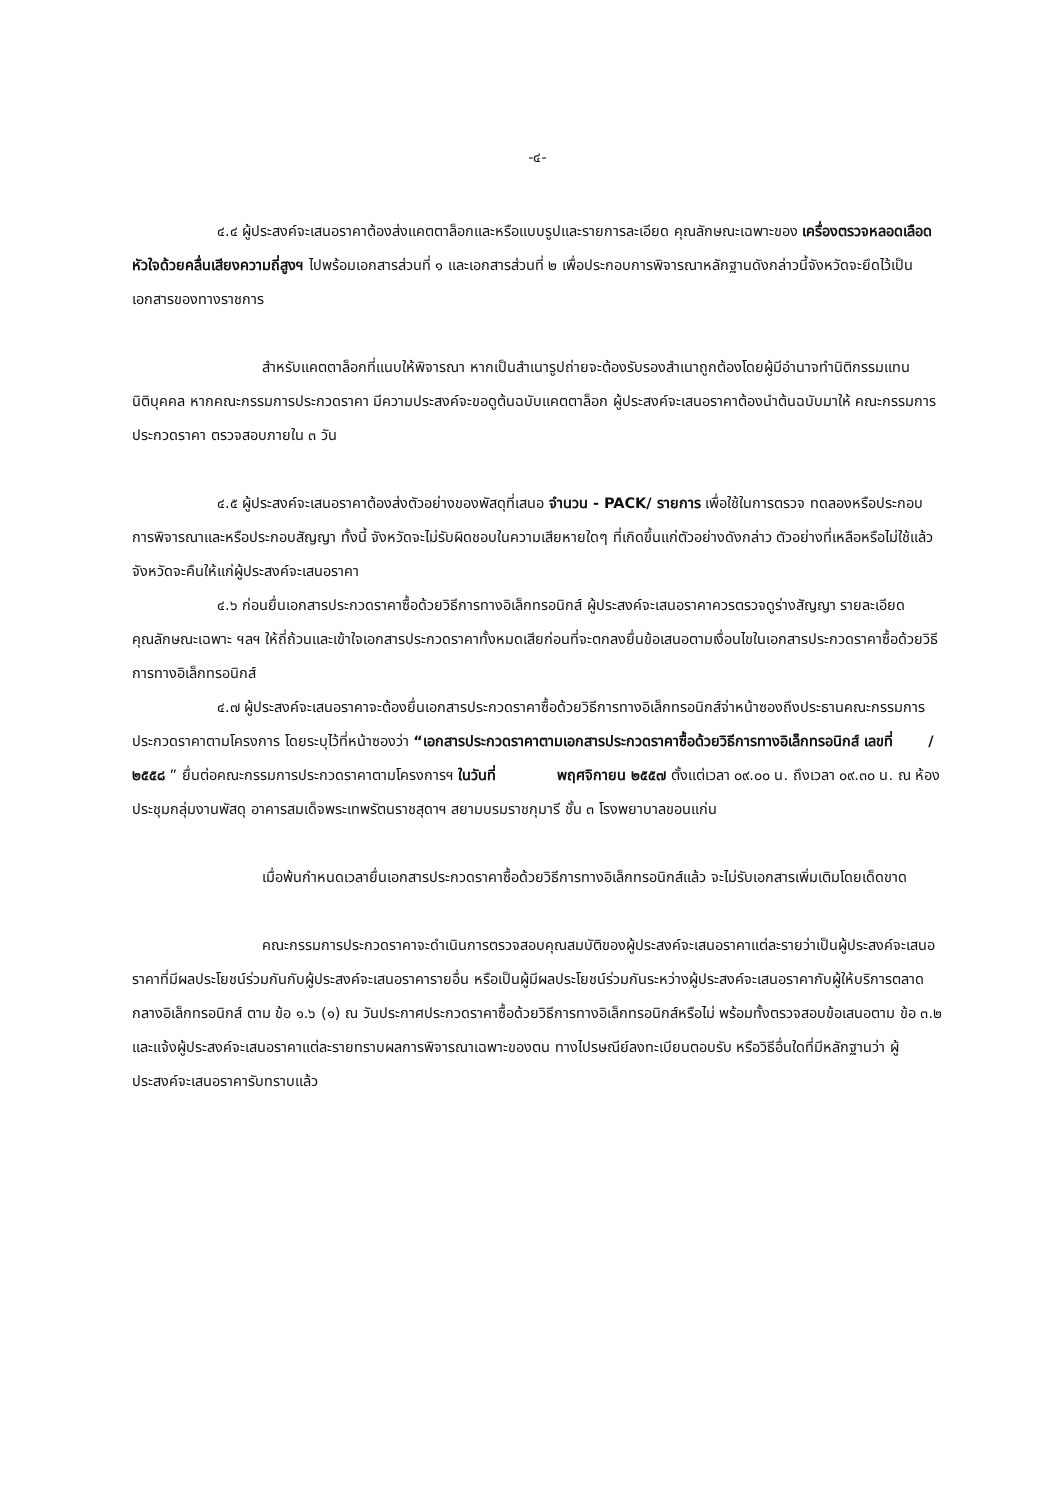-๔-
๔.๔ ผู้ประสงค์จะเสนอราคาต้องส่งแคตตาล็อกและหรือแบบรูปและรายการละเอียด คุณลักษณะเฉพาะของ เครื่องตรวจหลอดเลือดหัวใจด้วยคลื่นเสียงความถี่สูงฯ ไปพร้อมเอกสารส่วนที่ ๑ และเอกสารส่วนที่ ๒ เพื่อประกอบการพิจารณาหลักฐานดังกล่าวนี้จังหวัดจะยึดไว้เป็นเอกสารของทางราชการ
สำหรับแคตตาล็อกที่แนบให้พิจารณา หากเป็นสำเนารูปถ่ายจะต้องรับรองสำเนาถูกต้องโดยผู้มีอำนาจทำนิติกรรมแทนนิติบุคคล หากคณะกรรมการประกวดราคา มีความประสงค์จะขอดูต้นฉบับแคตตาล็อก ผู้ประสงค์จะเสนอราคาต้องนำต้นฉบับมาให้ คณะกรรมการประกวดราคา ตรวจสอบภายใน ๓ วัน
๔.๕ ผู้ประสงค์จะเสนอราคาต้องส่งตัวอย่างของพัสดุที่เสนอ จำนวน - PACK/ รายการ เพื่อใช้ในการตรวจ ทดลองหรือประกอบการพิจารณาและหรือประกอบสัญญา ทั้งนี้ จังหวัดจะไม่รับผิดชอบในความเสียหายใดๆ ที่เกิดขึ้นแก่ตัวอย่างดังกล่าว ตัวอย่างที่เหลือหรือไม่ใช้แล้ว จังหวัดจะคืนให้แก่ผู้ประสงค์จะเสนอราคา
๔.๖ ก่อนยื่นเอกสารประกวดราคาซื้อด้วยวิธีการทางอิเล็กทรอนิกส์ ผู้ประสงค์จะเสนอราคาควรตรวจดูร่างสัญญา รายละเอียดคุณลักษณะเฉพาะ ฯลฯ ให้ถี่ถ้วนและเข้าใจเอกสารประกวดราคาทั้งหมดเสียก่อนที่จะตกลงยื่นข้อเสนอตามเงื่อนไขในเอกสารประกวดราคาซื้อด้วยวิธีการทางอิเล็กทรอนิกส์
๔.๗ ผู้ประสงค์จะเสนอราคาจะต้องยื่นเอกสารประกวดราคาซื้อด้วยวิธีการทางอิเล็กทรอนิกส์จ่าหน้าซองถึงประธานคณะกรรมการประกวดราคาตามโครงการ โดยระบุไว้ที่หน้าซองว่า “เอกสารประกวดราคาตามเอกสารประกวดราคาซื้อด้วยวิธีการทางอิเล็กทรอนิกส์ เลขที่ /๒๕๕๘ ” ยื่นต่อคณะกรรมการประกวดราคาตามโครงการฯ ในวันที่ พฤศจิกายน ๒๕๕๗ ตั้งแต่เวลา ๐๙.๐๐ น. ถึงเวลา ๐๙.๓๐ น. ณ ห้องประชุมกลุ่มงานพัสดุ อาคารสมเด็จพระเทพรัตนราชสุดาฯ สยามบรมราชกุมารี ชั้น ๓ โรงพยาบาลขอนแก่น
เมื่อพ้นกำหนดเวลายื่นเอกสารประกวดราคาซื้อด้วยวิธีการทางอิเล็กทรอนิกส์แล้ว จะไม่รับเอกสารเพิ่มเติมโดยเด็ดขาด
คณะกรรมการประกวดราคาจะดำเนินการตรวจสอบคุณสมบัติของผู้ประสงค์จะเสนอราคาแต่ละรายว่าเป็นผู้ประสงค์จะเสนอราคาที่มีผลประโยชน์ร่วมกันกับผู้ประสงค์จะเสนอราคารายอื่น หรือเป็นผู้มีผลประโยชน์ร่วมกันระหว่างผู้ประสงค์จะเสนอราคากับผู้ให้บริการตลาดกลางอิเล็กทรอนิกส์ ตาม ข้อ ๑.๖ (๑) ณ วันประกาศประกวดราคาซื้อด้วยวิธีการทางอิเล็กทรอนิกส์หรือไม่ พร้อมทั้งตรวจสอบข้อเสนอตาม ข้อ ๓.๒ และแจ้งผู้ประสงค์จะเสนอราคาแต่ละรายทราบผลการพิจารณาเฉพาะของตน ทางไปรษณีย์ลงทะเบียนตอบรับ หรือวิธีอื่นใดที่มีหลักฐานว่า ผู้ประสงค์จะเสนอราคารับทราบแล้ว